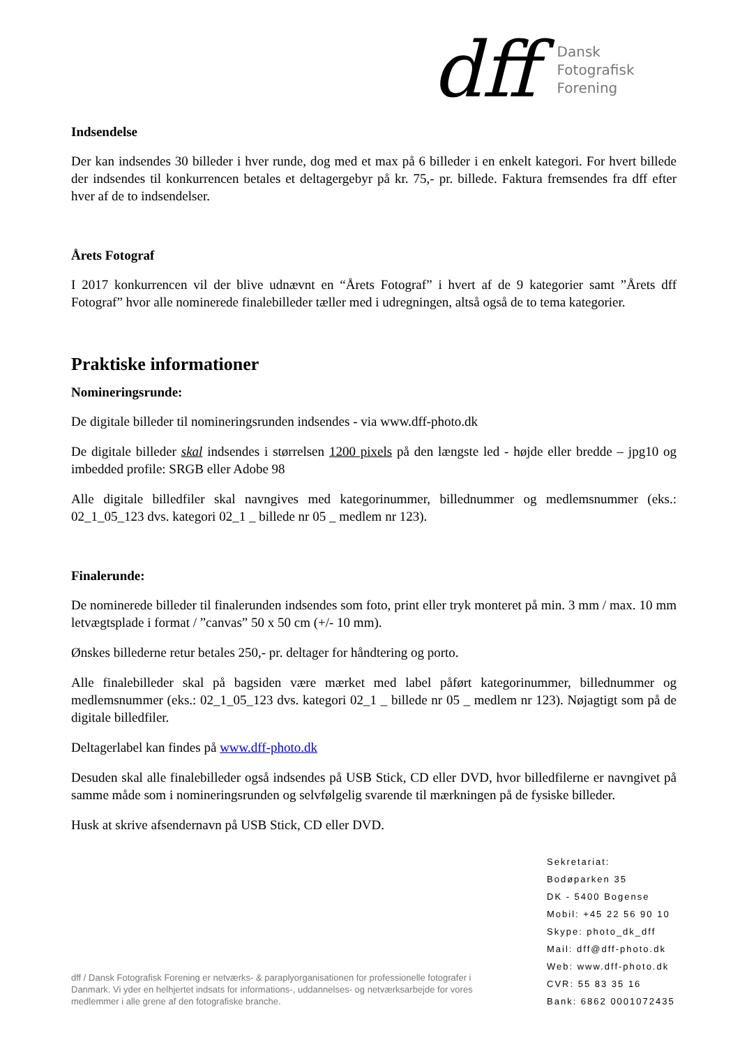dff
Dansk
Fotografisk
Forening
Indsendelse
Der kan indsendes 30 billeder i hver runde, dog med et max på 6 billeder i en enkelt kategori. For hvert billede der indsendes til konkurrencen betales et deltagergebyr på kr. 75,- pr. billede. Faktura fremsendes fra dff efter hver af de to indsendelser.
Årets Fotograf
I 2017 konkurrencen vil der blive udnævnt en “Årets Fotograf” i hvert af de 9 kategorier samt ”Årets dff Fotograf” hvor alle nominerede finalebilleder tæller med i udregningen, altså også de to tema kategorier.
Praktiske informationer
Nomineringsrunde:
De digitale billeder til nomineringsrunden indsendes - via www.dff-photo.dk
De digitale billeder skal indsendes i størrelsen 1200 pixels på den længste led - højde eller bredde – jpg10 og imbedded profile: SRGB eller Adobe 98
Alle digitale billedfiler skal navngives med kategorinummer, billednummer og medlemsnummer (eks.: 02_1_05_123 dvs. kategori 02_1 _ billede nr 05 _ medlem nr 123).
Finalerunde:
De nominerede billeder til finalerunden indsendes som foto, print eller tryk monteret på min. 3 mm / max. 10 mm letvægtsplade i format / ”canvas” 50 x 50 cm (+/- 10 mm).
Ønskes billederne retur betales 250,- pr. deltager for håndtering og porto.
Alle finalebilleder skal på bagsiden være mærket med label påført kategorinummer, billednummer og medlemsnummer (eks.: 02_1_05_123 dvs. kategori 02_1 _ billede nr 05 _ medlem nr 123). Nøjagtigt som på de digitale billedfiler.
Deltagerlabel kan findes på www.dff-photo.dk
Desuden skal alle finalebilleder også indsendes på USB Stick, CD eller DVD, hvor billedfilerne er navngivet på samme måde som i nomineringsrunden og selvfølgelig svarende til mærkningen på de fysiske billeder.
Husk at skrive afsendernavn på USB Stick, CD eller DVD.
Sekretariat:
Bodøparken 35
DK - 5400 Bogense
Mobil: +45 22 56 90 10
Skype: photo_dk_dff
Mail: dff@dff-photo.dk
Web: www.dff-photo.dk
CVR: 55 83 35 16
Bank: 6862 0001072435
dff / Dansk Fotografisk Forening er netværks- & paraplyorganisationen for professionelle fotografer i Danmark. Vi yder en helhjertet indsats for informations-, uddannelses- og netværksarbejde for vores medlemmer i alle grene af den fotografiske branche.